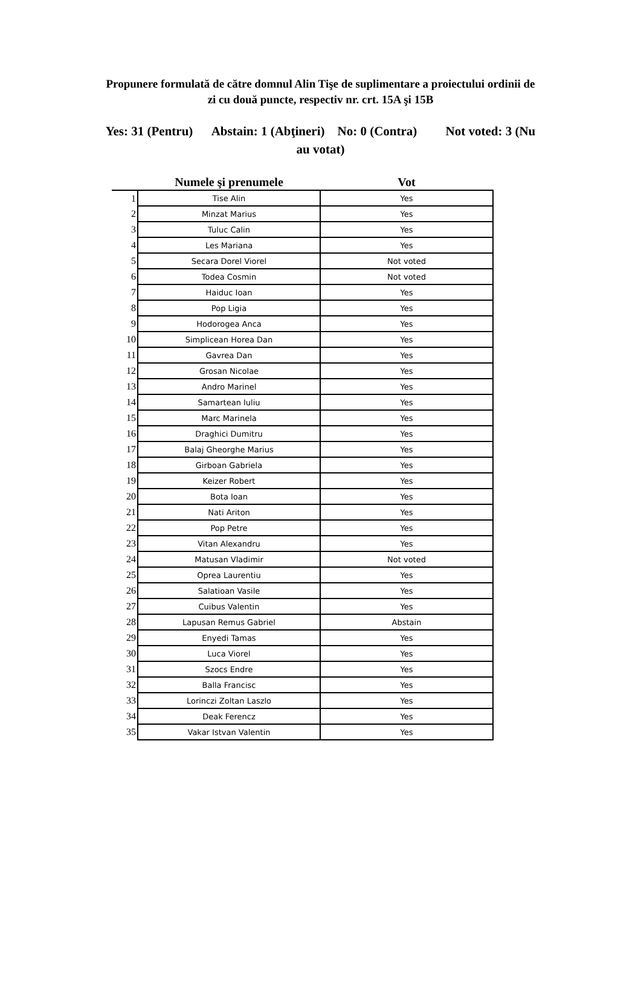Propunere formulată de către domnul Alin Tişe de suplimentare a proiectului ordinii de zi cu două puncte, respectiv nr. crt. 15A şi 15B
Yes: 31 (Pentru) Abstain: 1 (Abţineri) No: 0 (Contra) Not voted: 3 (Nu au votat)
| | Numele şi prenumele | Vot |
| --- | --- | --- |
| 1 | Tise Alin | Yes |
| 2 | Minzat Marius | Yes |
| 3 | Tuluc Calin | Yes |
| 4 | Les Mariana | Yes |
| 5 | Secara Dorel Viorel | Not voted |
| 6 | Todea Cosmin | Not voted |
| 7 | Haiduc Ioan | Yes |
| 8 | Pop Ligia | Yes |
| 9 | Hodorogea Anca | Yes |
| 10 | Simplicean Horea Dan | Yes |
| 11 | Gavrea Dan | Yes |
| 12 | Grosan Nicolae | Yes |
| 13 | Andro Marinel | Yes |
| 14 | Samartean Iuliu | Yes |
| 15 | Marc Marinela | Yes |
| 16 | Draghici Dumitru | Yes |
| 17 | Balaj Gheorghe Marius | Yes |
| 18 | Girboan Gabriela | Yes |
| 19 | Keizer Robert | Yes |
| 20 | Bota Ioan | Yes |
| 21 | Nati Ariton | Yes |
| 22 | Pop Petre | Yes |
| 23 | Vitan Alexandru | Yes |
| 24 | Matusan Vladimir | Not voted |
| 25 | Oprea Laurentiu | Yes |
| 26 | Salatioan Vasile | Yes |
| 27 | Cuibus Valentin | Yes |
| 28 | Lapusan Remus Gabriel | Abstain |
| 29 | Enyedi Tamas | Yes |
| 30 | Luca Viorel | Yes |
| 31 | Szocs Endre | Yes |
| 32 | Balla Francisc | Yes |
| 33 | Lorinczi Zoltan Laszlo | Yes |
| 34 | Deak Ferencz | Yes |
| 35 | Vakar Istvan Valentin | Yes |